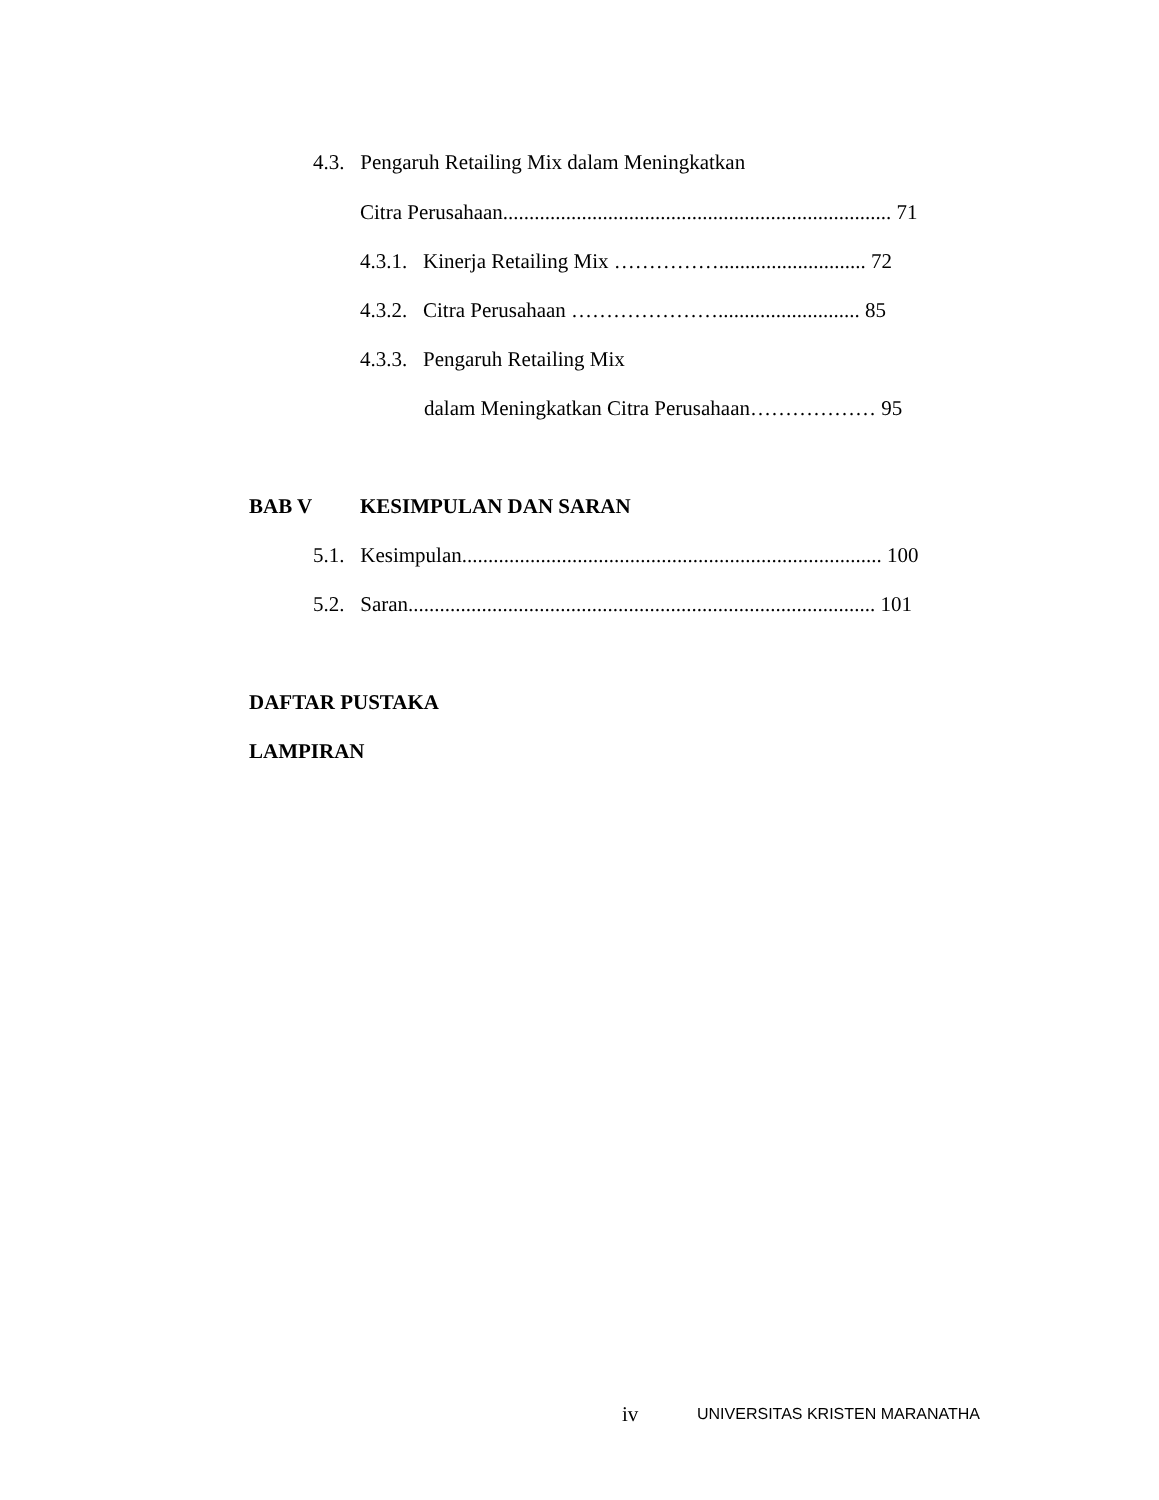4.3. Pengaruh Retailing Mix dalam Meningkatkan
Citra Perusahaan.......................................................................... 71
4.3.1. Kinerja Retailing Mix ……………............................ 72
4.3.2. Citra Perusahaan …………………........................... 85
4.3.3. Pengaruh Retailing Mix
dalam Meningkatkan Citra Perusahaan……………… 95
BAB V KESIMPULAN DAN SARAN
5.1. Kesimpulan................................................................................ 100
5.2. Saran......................................................................................... 101
DAFTAR PUSTAKA
LAMPIRAN
iv UNIVERSITAS KRISTEN MARANATHA